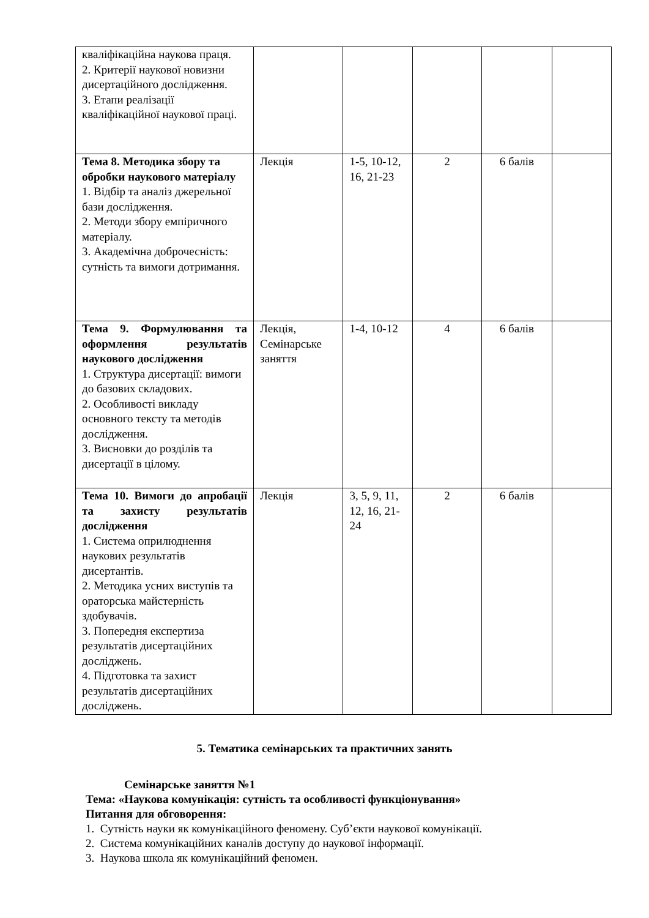| кваліфікаційна наукова праця. 2. Критерії наукової новизни дисертаційного дослідження. 3. Етапи реалізації кваліфікаційної наукової праці. | | | | | |
| Тема 8. Методика збору та обробки наукового матеріалу 1. Відбір та аналіз джерельної бази дослідження. 2. Методи збору емпіричного матеріалу. 3. Академічна доброчесність: сутність та вимоги дотримання. | Лекція | 1-5, 10-12, 16, 21-23 | 2 | 6 балів | |
| Тема 9. Формулювання та оформлення результатів наукового дослідження 1. Структура дисертації: вимоги до базових складових. 2. Особливості викладу основного тексту та методів дослідження. 3. Висновки до розділів та дисертації в цілому. | Лекція, Семінарське заняття | 1-4, 10-12 | 4 | 6 балів | |
| Тема 10. Вимоги до апробації та захисту результатів дослідження 1. Система оприлюднення наукових результатів дисертантів. 2. Методика усних виступів та ораторська майстерність здобувачів. 3. Попередня експертиза результатів дисертаційних досліджень. 4. Підготовка та захист результатів дисертаційних досліджень. | Лекція | 3, 5, 9, 11, 12, 16, 21-24 | 2 | 6 балів | |
5. Тематика семінарських та практичних занять
Семінарське заняття №1
Тема: «Наукова комунікація: сутність та особливості функціонування»
Питання для обговорення:
1. Сутність науки як комунікаційного феномену. Суб’єкти наукової комунікації.
2. Система комунікаційних каналів доступу до наукової інформації.
3. Наукова школа як комунікаційний феномен.